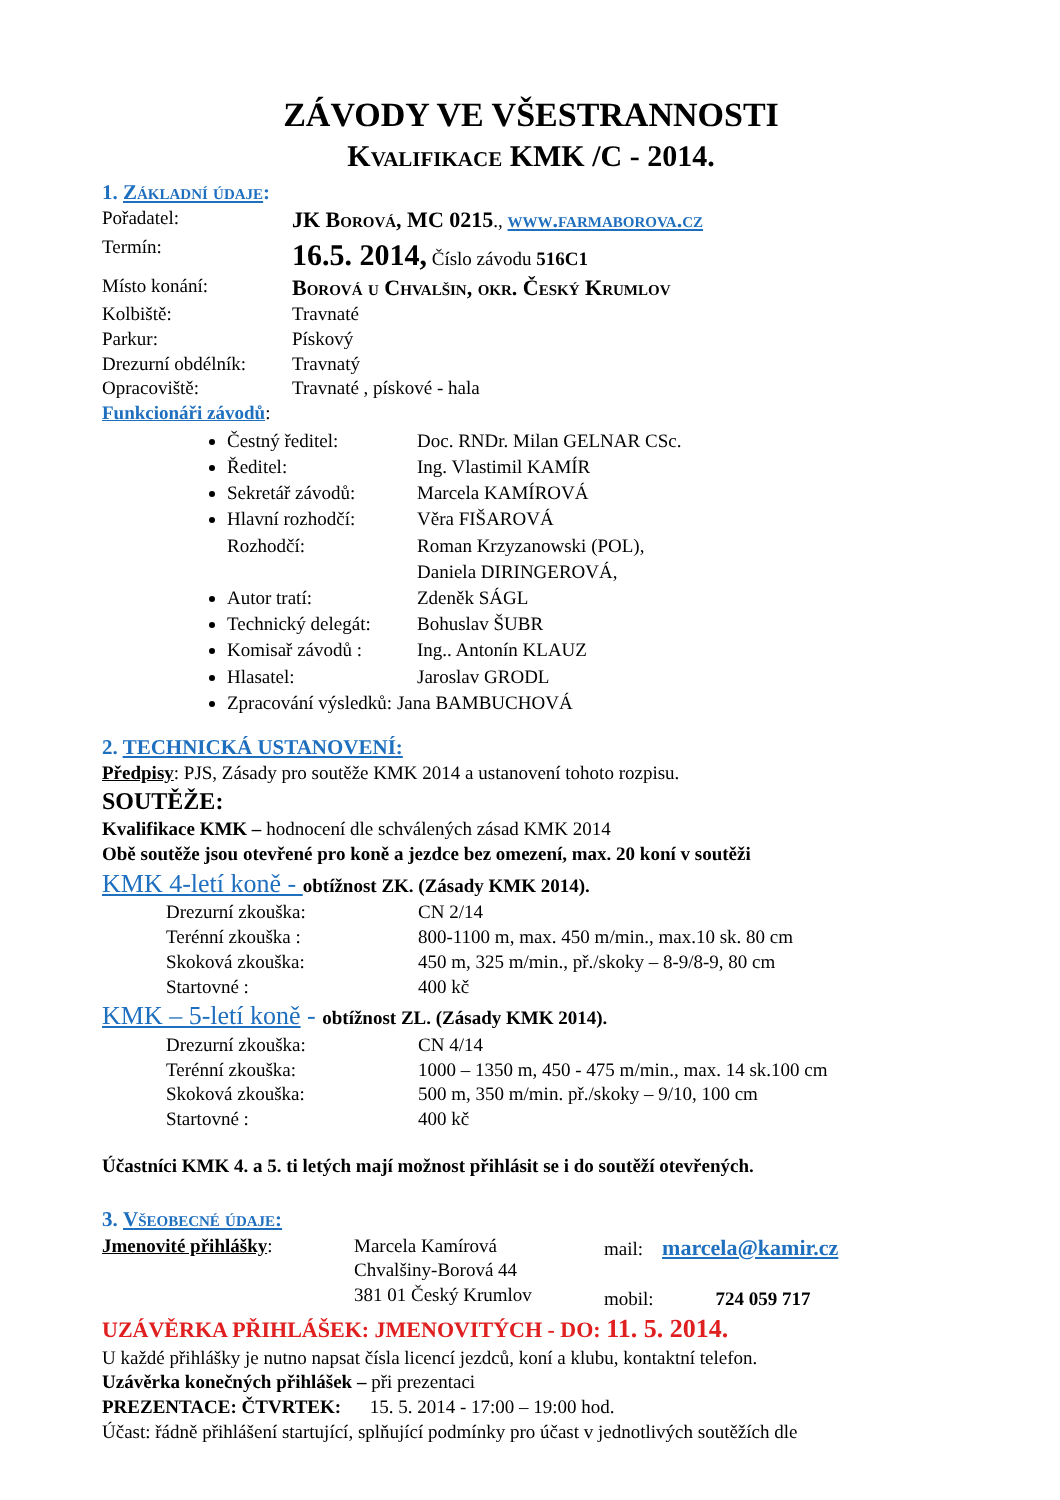ZÁVODY VE VŠESTRANNOSTI
Kvalifikace KMK /C - 2014.
1. Základní údaje:
Pořadatel: JK Borová, MC 0215., www.farmaborova.cz
Termín: 16.5. 2014, Číslo závodu 516C1
Místo konání: Borová u Chvalšin, okr. Český Krumlov
Kolbiště: Travnaté
Parkur: Pískový
Drezurní obdélník: Travnatý
Opracoviště: Travnaté , pískové - hala
Funkcionáři závodů:
Čestný ředitel: Doc. RNDr. Milan GELNAR CSc.
Ředitel: Ing. Vlastimil KAMÍR
Sekretář závodů: Marcela KAMÍROVÁ
Hlavní rozhodčí: Věra FIŠAROVÁ
Rozhodčí: Roman Krzyzanowski (POL),
Daniela DIRINGEROVÁ,
Autor tratí: Zdeněk SÁGL
Technický delegát: Bohuslav ŠUBR
Komisař závodů : Ing.. Antonín KLAUZ
Hlasatel: Jaroslav GRODL
Zpracování výsledků: Jana BAMBUCHOVÁ
2. TECHNICKÁ USTANOVENÍ:
Předpisy: PJS, Zásady pro soutěže KMK 2014 a ustanovení tohoto rozpisu.
SOUTĚŽE:
Kvalifikace KMK – hodnocení dle schválených zásad KMK 2014
Obě soutěže jsou otevřené pro koně a jezdce bez omezení, max. 20 koní v soutěži
KMK 4-letí koně - obtížnost ZK. (Zásady KMK 2014).
Drezurní zkouška: CN 2/14
Terénní zkouška : 800-1100 m, max. 450 m/min., max.10 sk. 80 cm
Skoková zkouška: 450 m, 325 m/min., př./skoky – 8-9/8-9, 80 cm
Startovné : 400 kč
KMK – 5-letí koně - obtížnost ZL. (Zásady KMK 2014).
Drezurní zkouška: CN 4/14
Terénní zkouška: 1000 – 1350 m, 450 - 475 m/min., max. 14 sk.100 cm
Skoková zkouška: 500 m, 350 m/min. př./skoky – 9/10, 100 cm
Startovné : 400 kč
Účastníci KMK 4. a 5. ti letých mají možnost přihlásit se i do soutěží otevřených.
3. Všeobecné údaje:
Jmenovité přihlášky: Marcela Kamírová
Chvalšiny-Borová 44
381 01 Český Krumlov mail: marcela@kamir.cz
mobil: 724 059 717
UZÁVĚRKA PŘIHLÁŠEK: JMENOVITÝCH - DO: 11. 5. 2014.
U každé přihlášky je nutno napsat čísla licencí jezdců, koní a klubu, kontaktní telefon.
Uzávěrka konečných přihlášek – při prezentaci
PREZENTACE: ČTVRTEK: 15. 5. 2014 - 17:00 – 19:00 hod.
Účast: řádně přihlášení startující, splňující podmínky pro účast v jednotlivých soutěžích dle